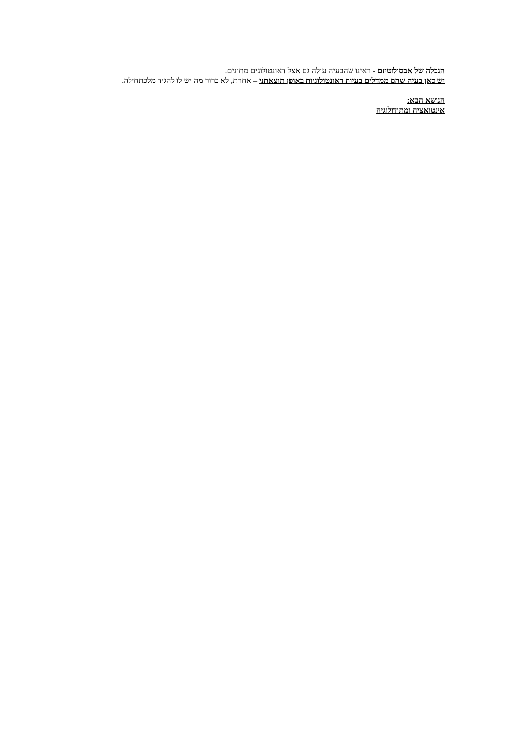הגבלה של אבסולוטיזם - ראינו שהבעיה עולה גם אצל דאונטולוגים מתונים.
יש כאן בעיה שהם ממדלים בעיות דאונטולוגיות באופן תוצאתני – אחרת, לא ברור מה יש לו להגיד מלכתחילה.
הנושא הבא:
אינטואציה ומתודולוגיה